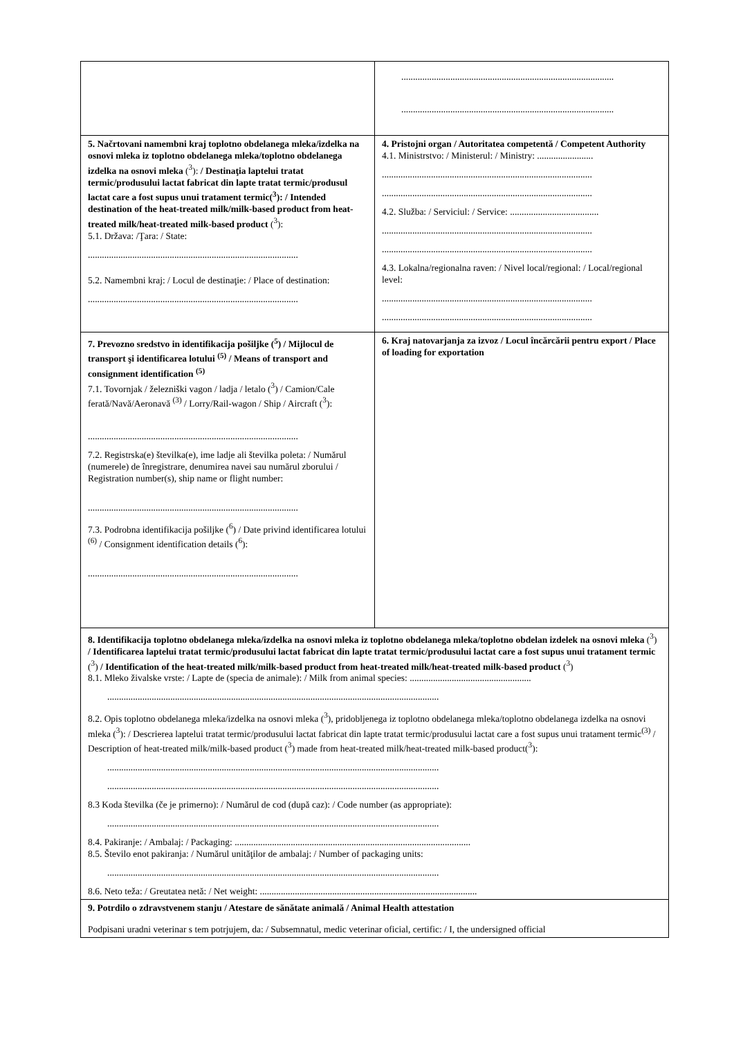| | ........................................................................................... ........................................................................................... |
| 5. Načrtovani namembni kraj toplotno obdelanega mleka/izdelka na osnovi mleka iz toplotno obdelanega mleka/toplotno obdelanega izdelka na osnovi mleka (<sup>3</sup>): / Destinaţia laptelui tratat termic/produsului lactat fabricat din lapte tratat termic/produsul lactat care a fost supus unui tratament termic(<sup>3</sup>): / Intended destination of the heat-treated milk/milk-based product from heat-treated milk/heat-treated milk-based product (<sup>3</sup>): 5.1. Država: /Ţara: / State: .......................................................................................... 5.2. Namembni kraj: / Locul de destinaţie: / Place of destination: .......................................................................................... | 4. Pristojni organ / Autoritatea competentă / Competent Authority 4.1. Ministrstvo: / Ministerul: / Ministry: ........................ .......................................................................................... .......................................................................................... 4.2. Služba: / Serviciul: / Service: ...................................... .......................................................................................... .......................................................................................... 4.3. Lokalna/regionalna raven: / Nivel local/regional: / Local/regional level: .......................................................................................... .......................................................................................... |
| 7. Prevozno sredstvo in identifikacija pošiljke (<sup>5</sup>) / Mijlocul de transport şi identificarea lotului <sup>(5)</sup> / Means of transport and consignment identification <sup>(5)</sup> 7.1. Tovornjak / železniški vagon / ladja / letalo (<sup>3</sup>) / Camion/Cale ferată/Navă/Aeronavă <sup>(3)</sup> / Lorry/Rail-wagon / Ship / Aircraft (<sup>3</sup>): .......................................................................................... 7.2. Registrska(e) številka(e), ime ladje ali številka poleta: / Numărul (numerele) de înregistrare, denumirea navei sau numărul zborului / Registration number(s), ship name or flight number: .......................................................................................... 7.3. Podrobna identifikacija pošiljke (<sup>6</sup>) / Date privind identificarea lotului <sup>(6)</sup> / Consignment identification details (<sup>6</sup>): .......................................................................................... | 6. Kraj natovarjanja za izvoz / Locul încărcării pentru export / Place of loading for exportation |
| 8. Identifikacija toplotno obdelanega mleka/izdelka na osnovi mleka iz toplotno obdelanega mleka/toplotno obdelan izdelek na osnovi mleka (<sup>3</sup>) / Identificarea laptelui tratat termic/produsului lactat fabricat din lapte tratat termic/produsului lactat care a fost supus unui tratament termic (<sup>3</sup>) / Identification of the heat-treated milk/milk-based product from heat-treated milk/heat-treated milk-based product (<sup>3</sup>) 8.1. Mleko živalske vrste: / Lapte de (specia de animale): / Milk from animal species: .................................................... .............................................................................................................................................. 8.2. Opis toplotno obdelanega mleka/izdelka na osnovi mleka (<sup>3</sup>), pridobljenega iz toplotno obdelanega mleka/toplotno obdelanega izdelka na osnovi mleka (<sup>3</sup>): / Descrierea laptelui tratat termic/produsului lactat fabricat din lapte tratat termic/produsului lactat care a fost supus unui tratament termic<sup>(3)</sup> / Description of heat-treated milk/milk-based product (<sup>3</sup>) made from heat-treated milk/heat-treated milk-based product(<sup>3</sup>): .............................................................................................................................................. .............................................................................................................................................. 8.3 Koda številka (če je primerno): / Numărul de cod (după caz): / Code number (as appropriate): .............................................................................................................................................. 8.4. Pakiranje: / Ambalaj: / Packaging: ..................................................................................................... 8.5. Število enot pakiranja: / Numărul unităţilor de ambalaj: / Number of packaging units: .............................................................................................................................................. 8.6. Neto teža: / Greutatea netă: / Net weight: ............................................................................................. | |
| 9. Potrdilo o zdravstvenem stanju / Atestare de sănătate animală / Animal Health attestation Podpisani uradni veterinar s tem potrjujem, da: / Subsemnatul, medic veterinar oficial, certific: / I, the undersigned official | |